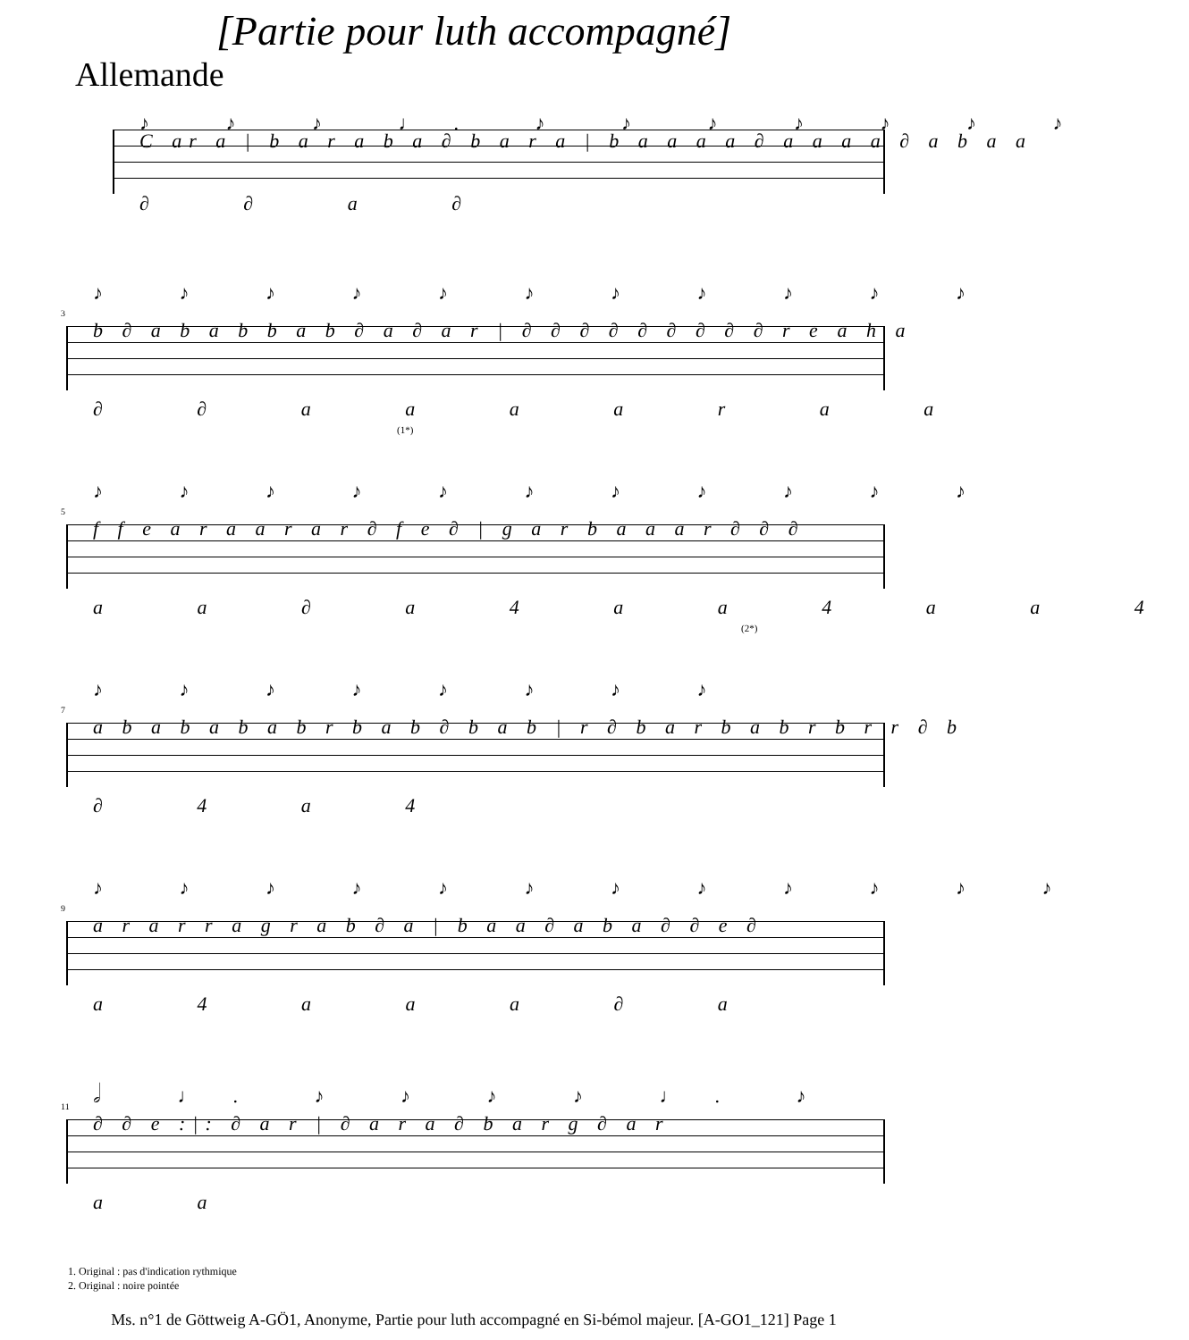[Partie pour luth accompagné]
Allemande
♪ ♪ ♪ ♩. ♪ ♪ ♪ ♪ ♪ ♪ ♪
C ar a | b a r a b a ∂ b a r a | b a a a a ∂ a a a a ∂ a b a a
∂ ∂ a ∂
3
♪ ♪ ♪ ♪ ♪ ♪ ♪ ♪ ♪ ♪ ♪
b ∂ a b a b b a b ∂ a ∂ a r | ∂ ∂ ∂ ∂ ∂ ∂ ∂ ∂ ∂ r e a h a
∂ ∂ a a a a r a a
(1*)
5
♪ ♪ ♪ ♪ ♪ ♪ ♪ ♪ ♪ ♪ ♪
f f e a r a a r a r ∂ f e ∂ | g a r b a a a r ∂ ∂ ∂
a a ∂ a 4 a a 4 a a 4
(2*)
7
♪ ♪ ♪ ♪ ♪ ♪ ♪ ♪
a b a b a b a b r b a b ∂ b a b | r ∂ b a r b a b r b r r ∂ b
∂ 4 a 4
9
♪ ♪ ♪ ♪ ♪ ♪ ♪ ♪ ♪ ♪ ♪ ♪
a r a r r a g r a b ∂ a | b a a ∂ a b a ∂ ∂ e ∂
a 4 a a a ∂ a
11
𝅗𝅥 ♩. ♪ ♪ ♪ ♪ ♩. ♪
∂ ∂ e :|: ∂ a r | ∂ a r a ∂ b a r g ∂ a r
a a
1. Original : pas d'indication rythmique
2. Original : noire pointée
Ms. n°1 de Göttweig A-GÖ1, Anonyme, Partie pour luth accompagné en Si-bémol majeur. [A-GO1_121] Page 1